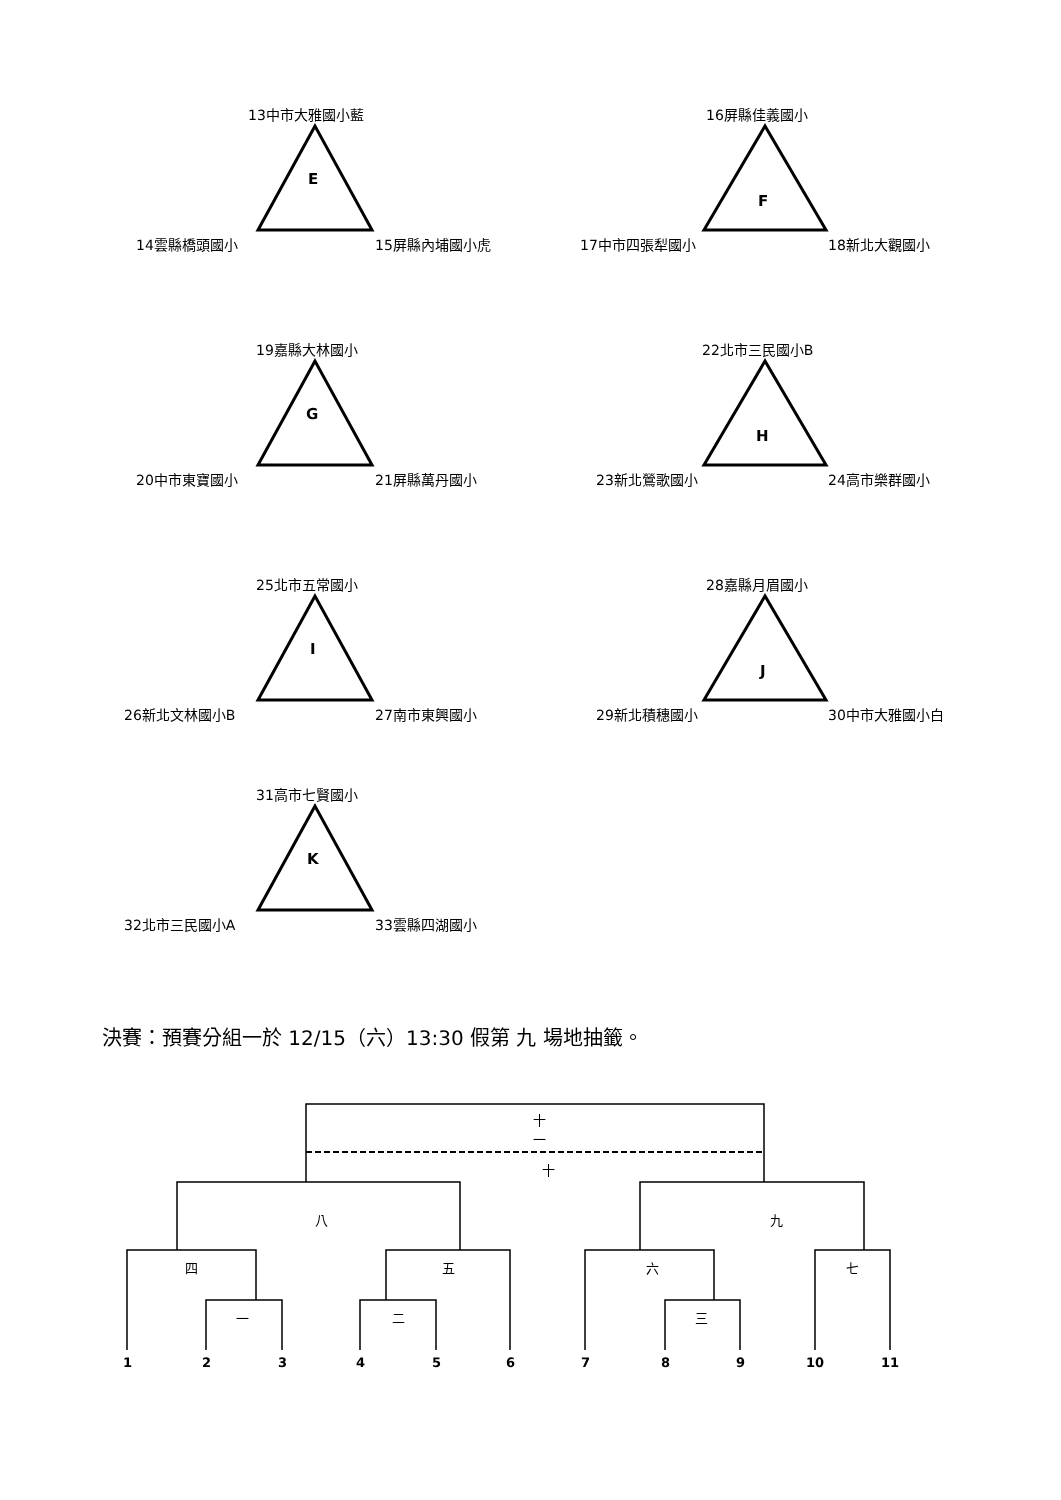13中市大雅國小藍
E
14雲縣橋頭國小 15屏縣內埔國小虎
16屏縣佳義國小
F
17中市四張犁國小 18新北大觀國小
19嘉縣大林國小
G
20中市東寶國小 21屏縣萬丹國小
22北市三民國小B
H
23新北鶯歌國小 24高市樂群國小
25北市五常國小
I
26新北文林國小B 27南市東興國小
28嘉縣月眉國小
J
29新北積穗國小 30中市大雅國小白
31高市七賢國小
K
32北市三民國小A 33雲縣四湖國小
決賽：預賽分組一於 12/15（六）13:30 假第 九 場地抽籤。
十一
十
八 九
四 五 六 七
一 二 三
1 2 3 4 5 6 7 8 9 10 11